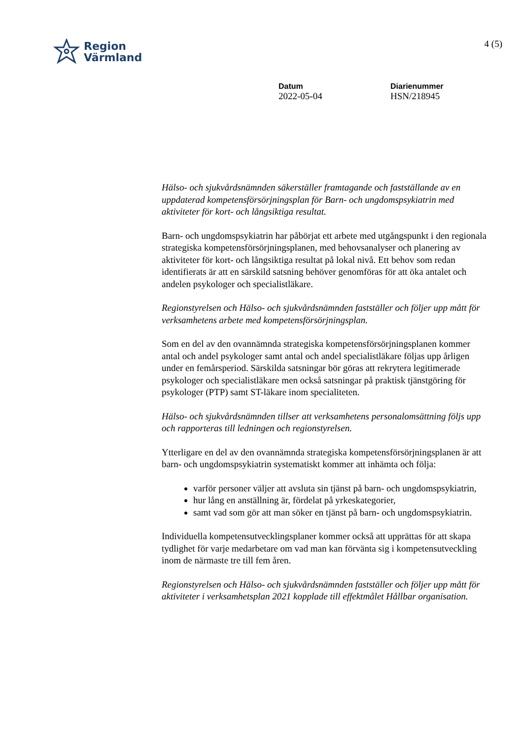Region
Värmland
4 (5)
Datum
2022-05-04
Diarienummer
HSN/218945
Hälso- och sjukvårdsnämnden säkerställer framtagande och fastställande av en uppdaterad kompetensförsörjningsplan för Barn- och ungdomspsykiatrin med aktiviteter för kort- och långsiktiga resultat.
Barn- och ungdomspsykiatrin har påbörjat ett arbete med utgångspunkt i den regionala strategiska kompetensförsörjningsplanen, med behovsanalyser och planering av aktiviteter för kort- och långsiktiga resultat på lokal nivå. Ett behov som redan identifierats är att en särskild satsning behöver genomföras för att öka antalet och andelen psykologer och specialistläkare.
Regionstyrelsen och Hälso- och sjukvårdsnämnden fastställer och följer upp mått för verksamhetens arbete med kompetensförsörjningsplan.
Som en del av den ovannämnda strategiska kompetensförsörjningsplanen kommer antal och andel psykologer samt antal och andel specialistläkare följas upp årligen under en femårsperiod. Särskilda satsningar bör göras att rekrytera legitimerade psykologer och specialistläkare men också satsningar på praktisk tjänstgöring för psykologer (PTP) samt ST-läkare inom specialiteten.
Hälso- och sjukvårdsnämnden tillser att verksamhetens personalomsättning följs upp och rapporteras till ledningen och regionstyrelsen.
Ytterligare en del av den ovannämnda strategiska kompetensförsörjningsplanen är att barn- och ungdomspsykiatrin systematiskt kommer att inhämta och följa:
varför personer väljer att avsluta sin tjänst på barn- och ungdomspsykiatrin,
hur lång en anställning är, fördelat på yrkeskategorier,
samt vad som gör att man söker en tjänst på barn- och ungdomspsykiatrin.
Individuella kompetensutvecklingsplaner kommer också att upprättas för att skapa tydlighet för varje medarbetare om vad man kan förvänta sig i kompetensutveckling inom de närmaste tre till fem åren.
Regionstyrelsen och Hälso- och sjukvårdsnämnden fastställer och följer upp mått för aktiviteter i verksamhetsplan 2021 kopplade till effektmålet Hållbar organisation.